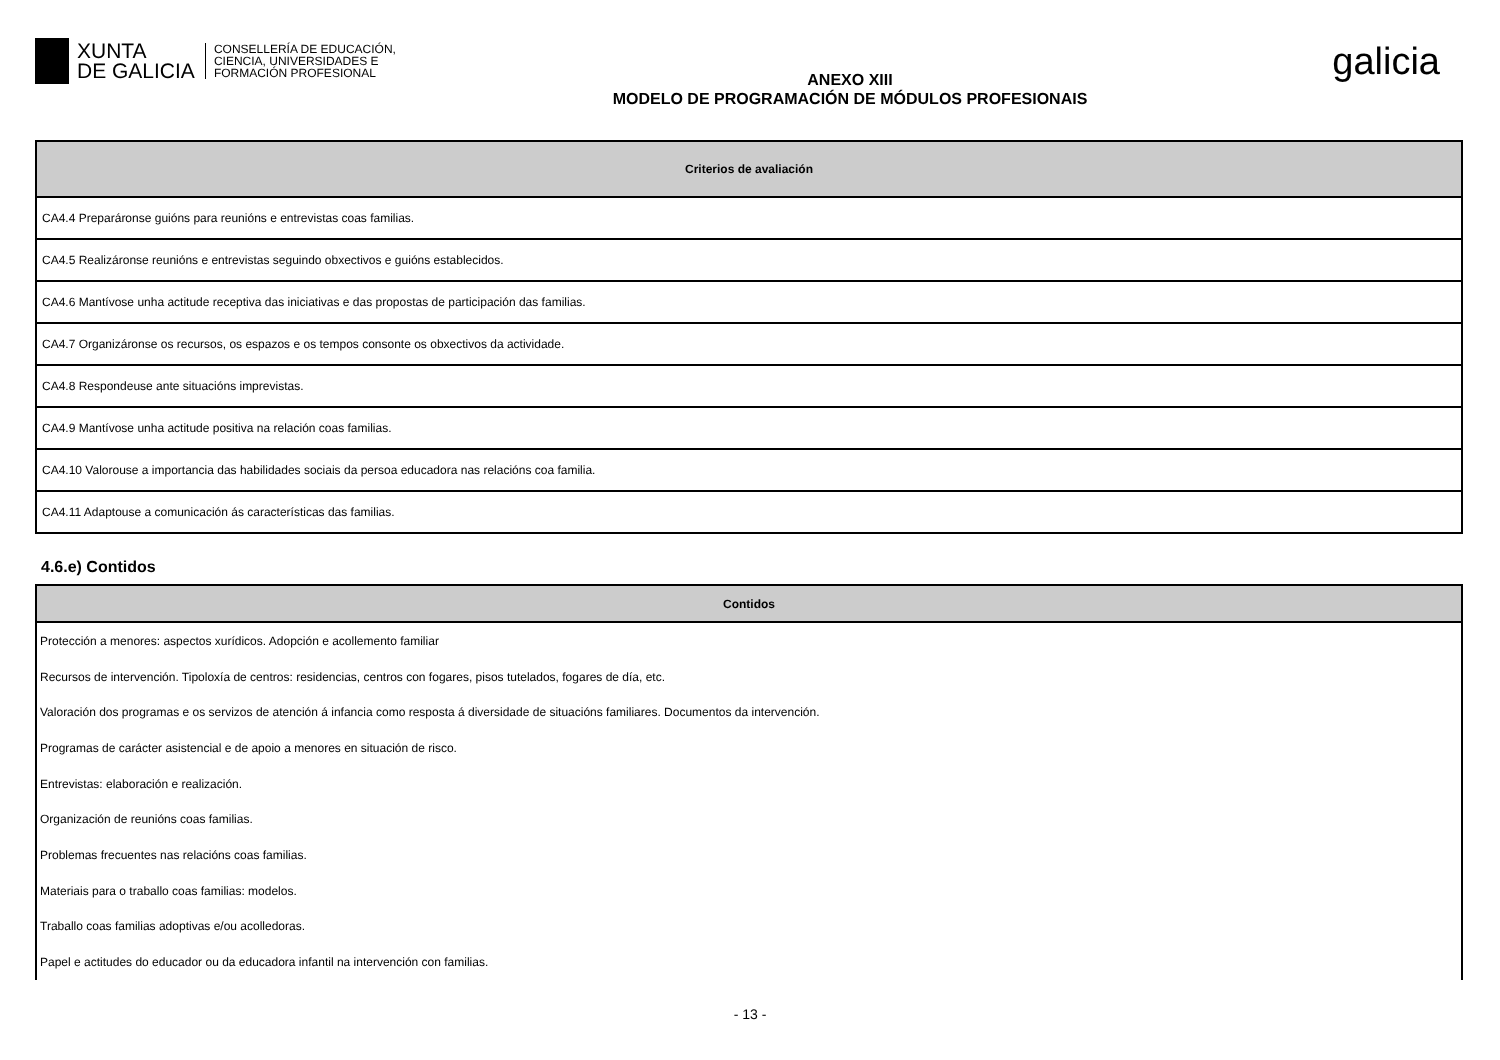XUNTA
DE GALICIA
CONSELLERÍA DE EDUCACIÓN,
CIENCIA, UNIVERSIDADES E
FORMACIÓN PROFESIONAL
ANEXO XIII
MODELO DE PROGRAMACIÓN DE MÓDULOS PROFESIONAIS
galicia
| Criterios de avaliación |
| --- |
| CA4.4 Preparáronse guións para reunións e entrevistas coas familias. |
| CA4.5 Realizáronse reunións e entrevistas seguindo obxectivos e guións establecidos. |
| CA4.6 Mantívose unha actitude receptiva das iniciativas e das propostas de participación das familias. |
| CA4.7 Organizáronse os recursos, os espazos e os tempos consonte os obxectivos da actividade. |
| CA4.8 Respondeuse ante situacións imprevistas. |
| CA4.9 Mantívose unha actitude positiva na relación coas familias. |
| CA4.10 Valorouse a importancia das habilidades sociais da persoa educadora nas relacións coa familia. |
| CA4.11 Adaptouse a comunicación ás características das familias. |
4.6.e) Contidos
| Contidos |
| --- |
| Protección a menores: aspectos xurídicos. Adopción e acollemento familiar |
| Recursos de intervención. Tipoloxía de centros: residencias, centros con fogares, pisos tutelados, fogares de día, etc. |
| Valoración dos programas e os servizos de atención á infancia como resposta á diversidade de situacións familiares. Documentos da intervención. |
| Programas de carácter asistencial e de apoio a menores en situación de risco. |
| Entrevistas: elaboración e realización. |
| Organización de reunións coas familias. |
| Problemas frecuentes nas relacións coas familias. |
| Materiais para o traballo coas familias: modelos. |
| Traballo coas familias adoptivas e/ou acolledoras. |
| Papel e actitudes do educador ou da educadora infantil na intervención con familias. |
- 13 -